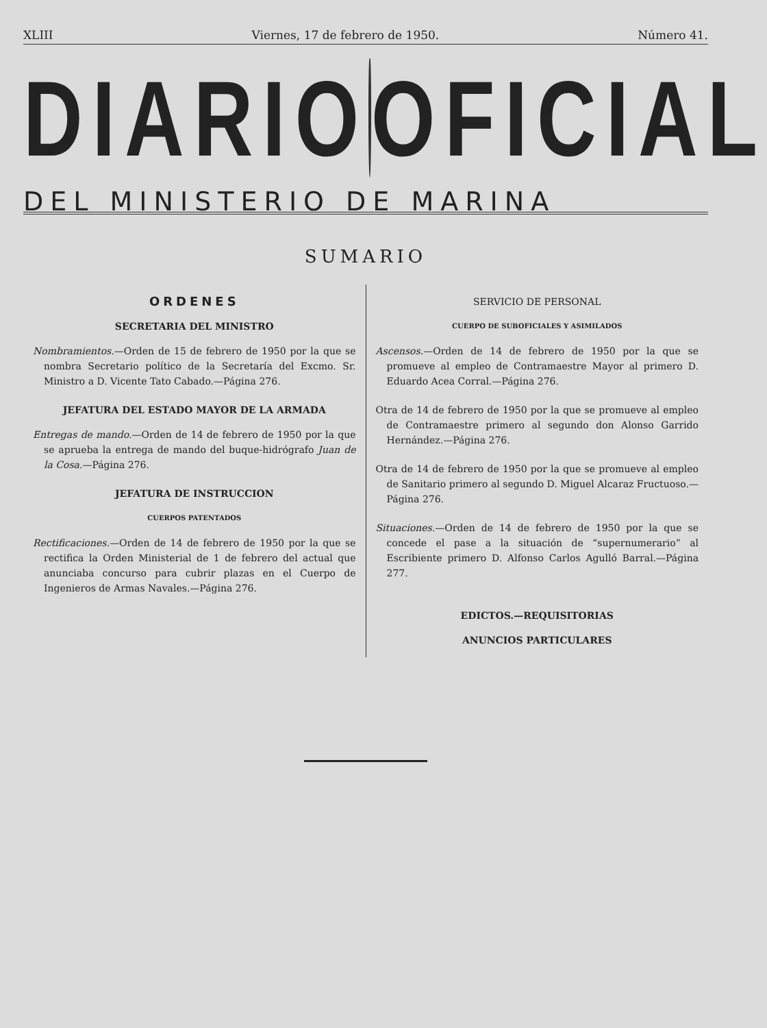XLIII Viernes, 17 de febrero de 1950. Número 41.
DIARIO OFICIAL
DEL MINISTERIO DE MARINA
SUMARIO
ORDENES
SECRETARIA DEL MINISTRO
Nombramientos.—Orden de 15 de febrero de 1950 por la que se nombra Secretario político de la Secretaría del Excmo. Sr. Ministro a D. Vicente Tato Cabado.—Página 276.
JEFATURA DEL ESTADO MAYOR DE LA ARMADA
Entregas de mando.—Orden de 14 de febrero de 1950 por la que se aprueba la entrega de mando del buque-hidrógrafo Juan de la Cosa.—Página 276.
JEFATURA DE INSTRUCCION
CUERPOS PATENTADOS
Rectificaciones.—Orden de 14 de febrero de 1950 por la que se rectifica la Orden Ministerial de 1 de febrero del actual que anunciaba concurso para cubrir plazas en el Cuerpo de Ingenieros de Armas Navales.—Página 276.
SERVICIO DE PERSONAL
CUERPO DE SUBOFICIALES Y ASIMILADOS
Ascensos.—Orden de 14 de febrero de 1950 por la que se promueve al empleo de Contramaestre Mayor al primero D. Eduardo Acea Corral.—Página 276.
Otra de 14 de febrero de 1950 por la que se promueve al empleo de Contramaestre primero al segundo don Alonso Garrido Hernández.—Página 276.
Otra de 14 de febrero de 1950 por la que se promueve al empleo de Sanitario primero al segundo D. Miguel Alcaraz Fructuoso.—Página 276.
Situaciones.—Orden de 14 de febrero de 1950 por la que se concede el pase a la situación de “supernumerario” al Escribiente primero D. Alfonso Carlos Agulló Barral.—Página 277.
EDICTOS.—REQUISITORIAS
ANUNCIOS PARTICULARES